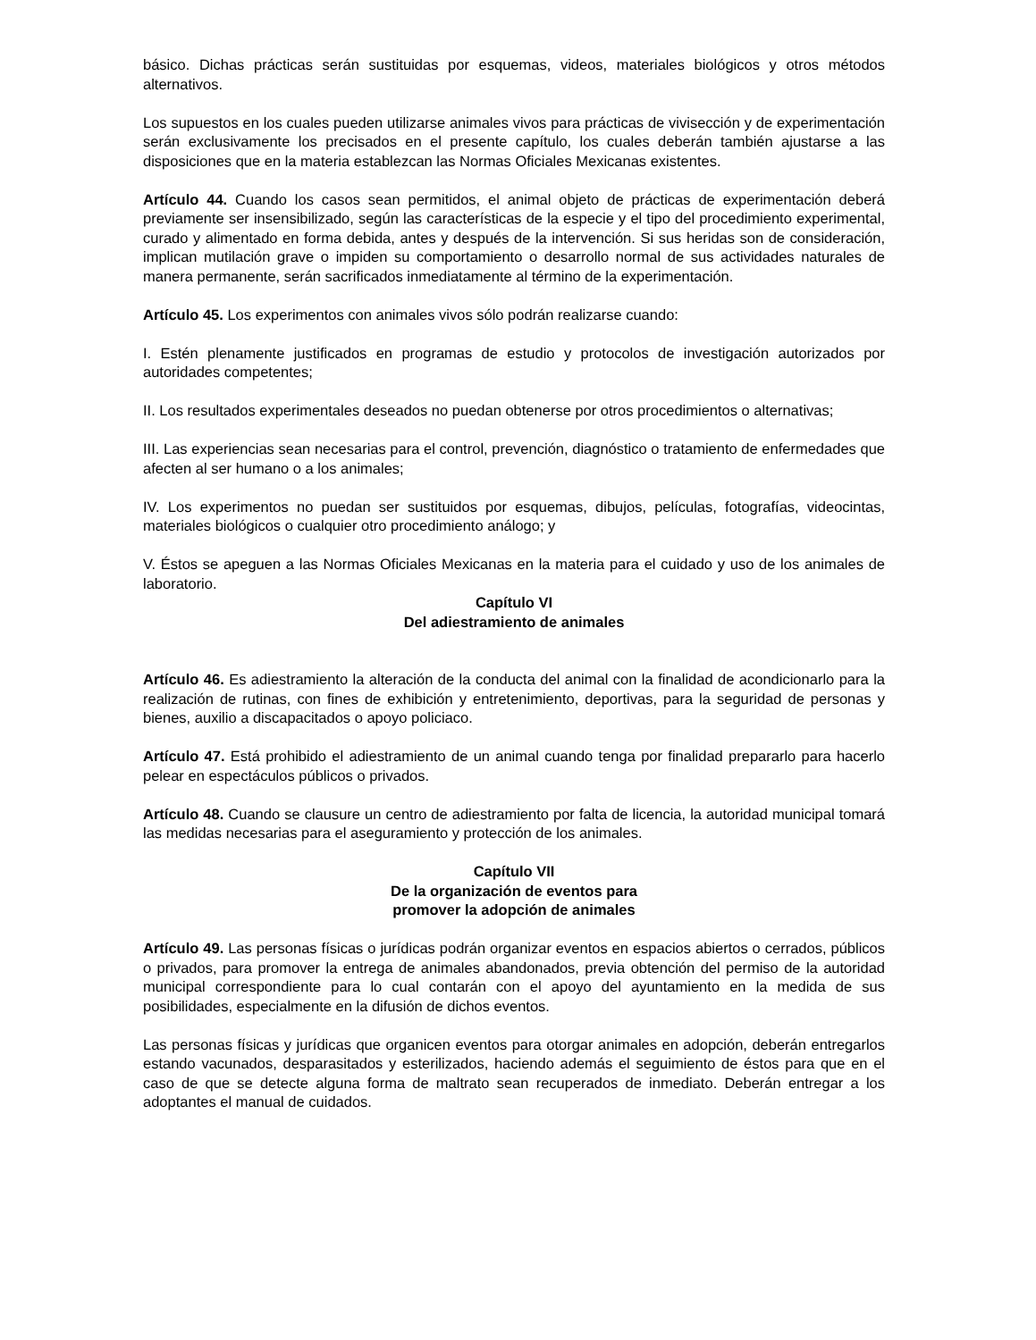básico. Dichas prácticas serán sustituidas por esquemas, videos, materiales biológicos y otros métodos alternativos.
Los supuestos en los cuales pueden utilizarse animales vivos para prácticas de vivisección y de experimentación serán exclusivamente los precisados en el presente capítulo, los cuales deberán también ajustarse a las disposiciones que en la materia establezcan las Normas Oficiales Mexicanas existentes.
Artículo 44. Cuando los casos sean permitidos, el animal objeto de prácticas de experimentación deberá previamente ser insensibilizado, según las características de la especie y el tipo del procedimiento experimental, curado y alimentado en forma debida, antes y después de la intervención. Si sus heridas son de consideración, implican mutilación grave o impiden su comportamiento o desarrollo normal de sus actividades naturales de manera permanente, serán sacrificados inmediatamente al término de la experimentación.
Artículo 45. Los experimentos con animales vivos sólo podrán realizarse cuando:
I. Estén plenamente justificados en programas de estudio y protocolos de investigación autorizados por autoridades competentes;
II. Los resultados experimentales deseados no puedan obtenerse por otros procedimientos o alternativas;
III. Las experiencias sean necesarias para el control, prevención, diagnóstico o tratamiento de enfermedades que afecten al ser humano o a los animales;
IV. Los experimentos no puedan ser sustituidos por esquemas, dibujos, películas, fotografías, videocintas, materiales biológicos o cualquier otro procedimiento análogo; y
V. Éstos se apeguen a las Normas Oficiales Mexicanas en la materia para el cuidado y uso de los animales de laboratorio.
Capítulo VI
Del adiestramiento de animales
Artículo 46. Es adiestramiento la alteración de la conducta del animal con la finalidad de acondicionarlo para la realización de rutinas, con fines de exhibición y entretenimiento, deportivas, para la seguridad de personas y bienes, auxilio a discapacitados o apoyo policiaco.
Artículo 47. Está prohibido el adiestramiento de un animal cuando tenga por finalidad prepararlo para hacerlo pelear en espectáculos públicos o privados.
Artículo 48. Cuando se clausure un centro de adiestramiento por falta de licencia, la autoridad municipal tomará las medidas necesarias para el aseguramiento y protección de los animales.
Capítulo VII
De la organización de eventos para
promover la adopción de animales
Artículo 49. Las personas físicas o jurídicas podrán organizar eventos en espacios abiertos o cerrados, públicos o privados, para promover la entrega de animales abandonados, previa obtención del permiso de la autoridad municipal correspondiente para lo cual contarán con el apoyo del ayuntamiento en la medida de sus posibilidades, especialmente en la difusión de dichos eventos.
Las personas físicas y jurídicas que organicen eventos para otorgar animales en adopción, deberán entregarlos estando vacunados, desparasitados y esterilizados, haciendo además el seguimiento de éstos para que en el caso de que se detecte alguna forma de maltrato sean recuperados de inmediato. Deberán entregar a los adoptantes el manual de cuidados.